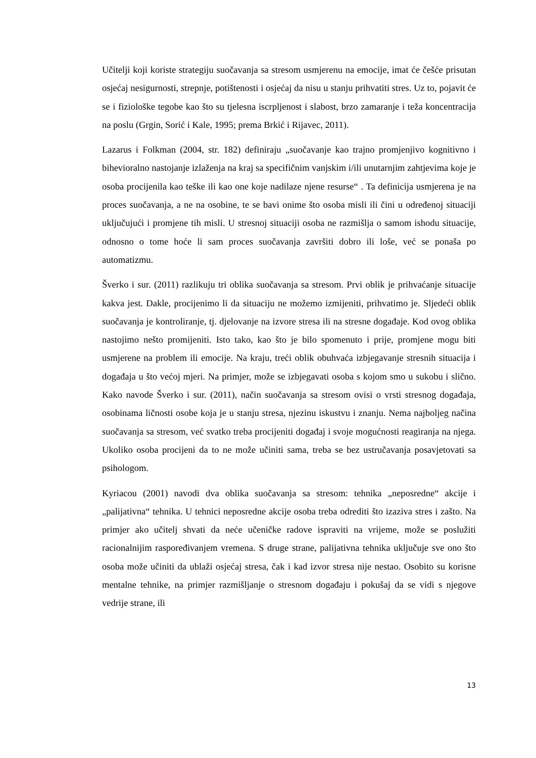Učitelji koji koriste strategiju suočavanja sa stresom usmjerenu na emocije, imat će češće prisutan osjećaj nesigurnosti, strepnje, potištenosti i osjećaj da nisu u stanju prihvatiti stres. Uz to, pojavit će se i fiziološke tegobe kao što su tjelesna iscrpljenost i slabost, brzo zamaranje i teža koncentracija na poslu (Grgin, Sorić i Kale, 1995; prema Brkić i Rijavec, 2011).
Lazarus i Folkman (2004, str. 182) definiraju „suočavanje kao trajno promjenjivo kognitivno i bihevioralno nastojanje izlaženja na kraj sa specifičnim vanjskim i/ili unutarnjim zahtjevima koje je osoba procijenila kao teške ili kao one koje nadilaze njene resurse“ . Ta definicija usmjerena je na proces suočavanja, a ne na osobine, te se bavi onime što osoba misli ili čini u određenoj situaciji uključujući i promjene tih misli. U stresnoj situaciji osoba ne razmišlja o samom ishodu situacije, odnosno o tome hoće li sam proces suočavanja završiti dobro ili loše, već se ponaša po automatizmu.
Šverko i sur. (2011) razlikuju tri oblika suočavanja sa stresom. Prvi oblik je prihvaćanje situacije kakva jest. Dakle, procijenimo li da situaciju ne možemo izmijeniti, prihvatimo je. Sljedeći oblik suočavanja je kontroliranje, tj. djelovanje na izvore stresa ili na stresne događaje. Kod ovog oblika nastojimo nešto promijeniti. Isto tako, kao što je bilo spomenuto i prije, promjene mogu biti usmjerene na problem ili emocije. Na kraju, treći oblik obuhvaća izbjegavanje stresnih situacija i događaja u što većoj mjeri. Na primjer, može se izbjegavati osoba s kojom smo u sukobu i slično. Kako navode Šverko i sur. (2011), način suočavanja sa stresom ovisi o vrsti stresnog događaja, osobinama ličnosti osobe koja je u stanju stresa, njezinu iskustvu i znanju. Nema najboljeg načina suočavanja sa stresom, već svatko treba procijeniti događaj i svoje mogućnosti reagiranja na njega. Ukoliko osoba procijeni da to ne može učiniti sama, treba se bez ustručavanja posavjetovati sa psihologom.
Kyriacou (2001) navodi dva oblika suočavanja sa stresom: tehnika „neposredne“ akcije i „palijativna“ tehnika. U tehnici neposredne akcije osoba treba odrediti što izaziva stres i zašto. Na primjer ako učitelj shvati da neće učeničke radove ispraviti na vrijeme, može se poslužiti racionalnijim raspoređivanjem vremena. S druge strane, palijativna tehnika uključuje sve ono što osoba može učiniti da ublaži osjećaj stresa, čak i kad izvor stresa nije nestao. Osobito su korisne mentalne tehnike, na primjer razmišljanje o stresnom događaju i pokušaj da se vidi s njegove vedrije strane, ili
13